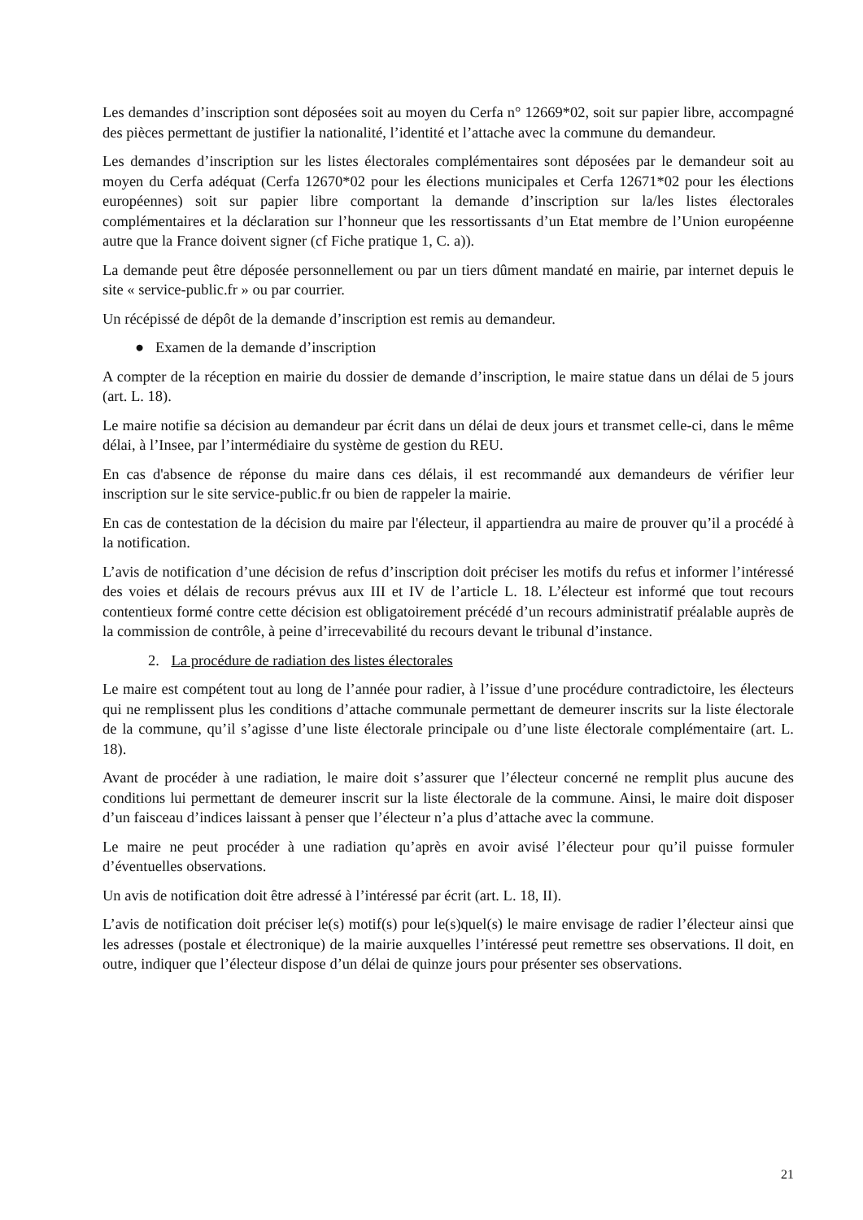Les demandes d’inscription sont déposées soit au moyen du Cerfa n° 12669*02, soit sur papier libre, accompagné des pièces permettant de justifier la nationalité, l’identité et l’attache avec la commune du demandeur.
Les demandes d’inscription sur les listes électorales complémentaires sont déposées par le demandeur soit au moyen du Cerfa adéquat (Cerfa 12670*02 pour les élections municipales et Cerfa 12671*02 pour les élections européennes) soit sur papier libre comportant la demande d’inscription sur la/les listes électorales complémentaires et la déclaration sur l’honneur que les ressortissants d’un Etat membre de l’Union européenne autre que la France doivent signer (cf Fiche pratique 1, C. a)).
La demande peut être déposée personnellement ou par un tiers dûment mandaté en mairie, par internet depuis le site « service-public.fr » ou par courrier.
Un récépissé de dépôt de la demande d’inscription est remis au demandeur.
● Examen de la demande d’inscription
A compter de la réception en mairie du dossier de demande d’inscription, le maire statue dans un délai de 5 jours (art. L. 18).
Le maire notifie sa décision au demandeur par écrit dans un délai de deux jours et transmet celle-ci, dans le même délai, à l’Insee, par l’intermédiaire du système de gestion du REU.
En cas d'absence de réponse du maire dans ces délais, il est recommandé aux demandeurs de vérifier leur inscription sur le site service-public.fr ou bien de rappeler la mairie.
En cas de contestation de la décision du maire par l'électeur, il appartiendra au maire de prouver qu’il a procédé à la notification.
L’avis de notification d’une décision de refus d’inscription doit préciser les motifs du refus et informer l’intéressé des voies et délais de recours prévus aux III et IV de l’article L. 18. L’électeur est informé que tout recours contentieux formé contre cette décision est obligatoirement précédé d’un recours administratif préalable auprès de la commission de contrôle, à peine d’irrecevabilité du recours devant le tribunal d’instance.
2. La procédure de radiation des listes électorales
Le maire est compétent tout au long de l’année pour radier, à l’issue d’une procédure contradictoire, les électeurs qui ne remplissent plus les conditions d’attache communale permettant de demeurer inscrits sur la liste électorale de la commune, qu’il s’agisse d’une liste électorale principale ou d’une liste électorale complémentaire (art. L. 18).
Avant de procéder à une radiation, le maire doit s’assurer que l’électeur concerné ne remplit plus aucune des conditions lui permettant de demeurer inscrit sur la liste électorale de la commune. Ainsi, le maire doit disposer d’un faisceau d’indices laissant à penser que l’électeur n’a plus d’attache avec la commune.
Le maire ne peut procéder à une radiation qu’après en avoir avisé l’électeur pour qu’il puisse formuler d’éventuelles observations.
Un avis de notification doit être adressé à l’intéressé par écrit (art. L. 18, II).
L’avis de notification doit préciser le(s) motif(s) pour le(s)quel(s) le maire envisage de radier l’électeur ainsi que les adresses (postale et électronique) de la mairie auxquelles l’intéressé peut remettre ses observations. Il doit, en outre, indiquer que l’électeur dispose d’un délai de quinze jours pour présenter ses observations.
21